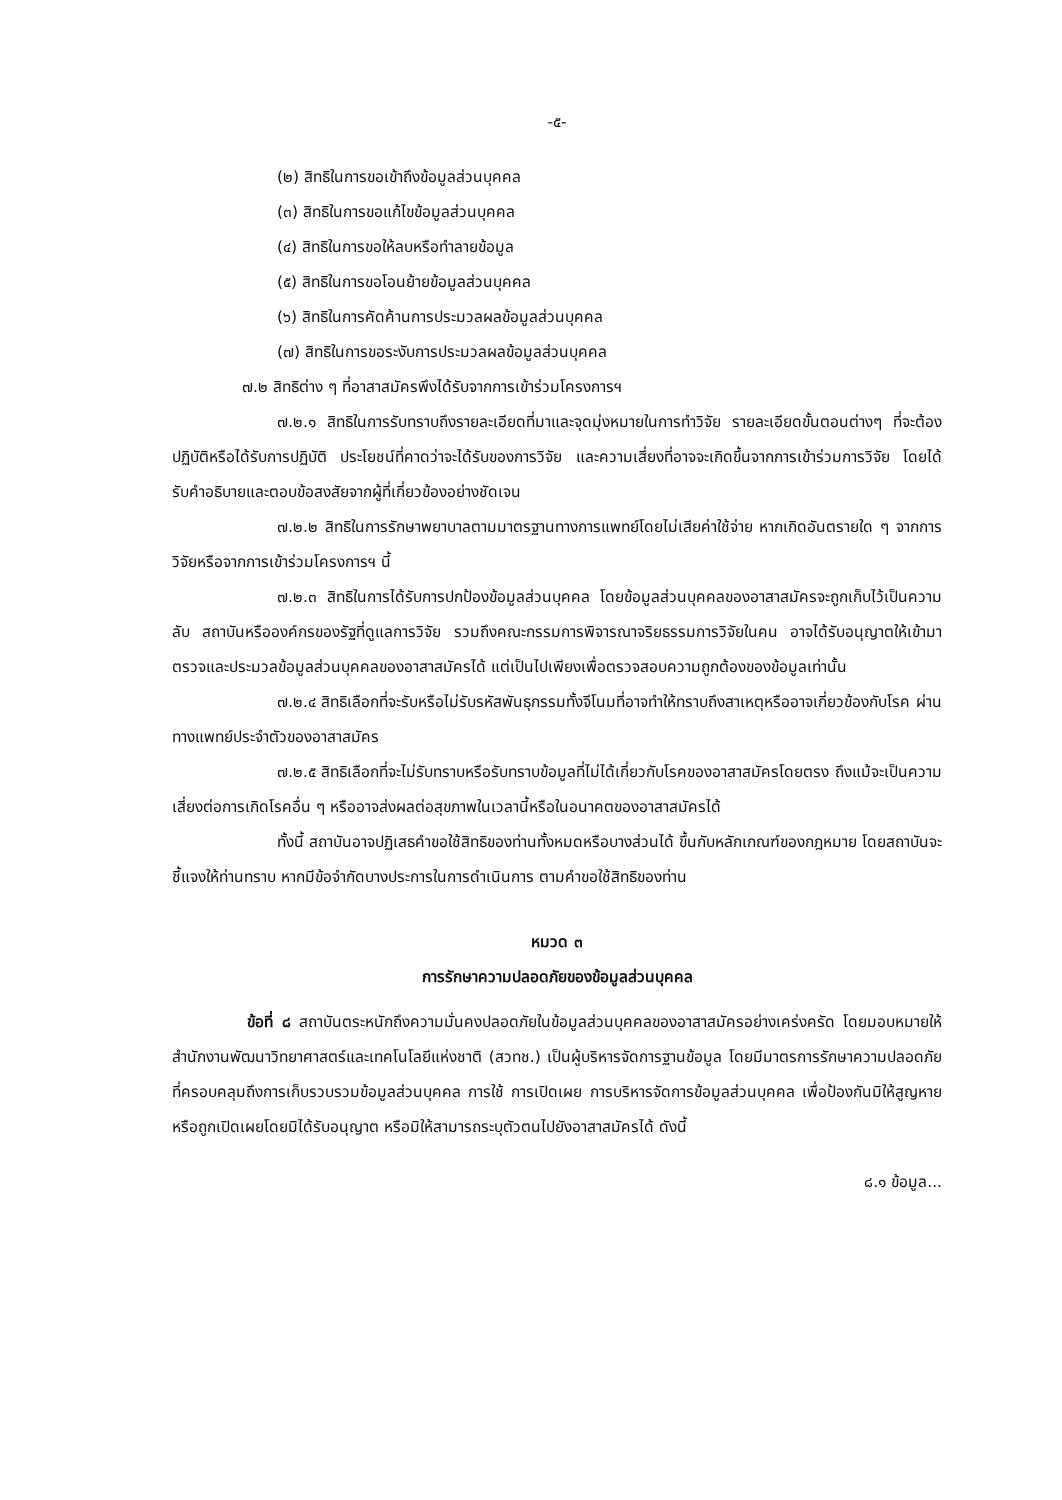-๕-
(๒) สิทธิในการขอเข้าถึงข้อมูลส่วนบุคคล
(๓) สิทธิในการขอแก้ไขข้อมูลส่วนบุคคล
(๔) สิทธิในการขอให้ลบหรือทำลายข้อมูล
(๕) สิทธิในการขอโอนย้ายข้อมูลส่วนบุคคล
(๖) สิทธิในการคัดค้านการประมวลผลข้อมูลส่วนบุคคล
(๗) สิทธิในการขอระงับการประมวลผลข้อมูลส่วนบุคคล
๗.๒ สิทธิต่าง ๆ ที่อาสาสมัครพึงได้รับจากการเข้าร่วมโครงการฯ
๗.๒.๑ สิทธิในการรับทราบถึงรายละเอียดที่มาและจุดมุ่งหมายในการทำวิจัย รายละเอียดขั้นตอนต่างๆ ที่จะต้องปฏิบัติหรือได้รับการปฏิบัติ ประโยชน์ที่คาดว่าจะได้รับของการวิจัย และความเสี่ยงที่อาจจะเกิดขึ้นจากการเข้าร่วมการวิจัย โดยได้รับคำอธิบายและตอบข้อสงสัยจากผู้ที่เกี่ยวข้องอย่างชัดเจน
๗.๒.๒ สิทธิในการรักษาพยาบาลตามมาตรฐานทางการแพทย์โดยไม่เสียค่าใช้จ่าย หากเกิดอันตรายใด ๆ จากการวิจัยหรือจากการเข้าร่วมโครงการฯ นี้
๗.๒.๓ สิทธิในการได้รับการปกป้องข้อมูลส่วนบุคคล โดยข้อมูลส่วนบุคคลของอาสาสมัครจะถูกเก็บไว้เป็นความลับ สถาบันหรือองค์กรของรัฐที่ดูแลการวิจัย รวมถึงคณะกรรมการพิจารณาจริยธรรมการวิจัยในคน อาจได้รับอนุญาตให้เข้ามาตรวจและประมวลข้อมูลส่วนบุคคลของอาสาสมัครได้ แต่เป็นไปเพียงเพื่อตรวจสอบความถูกต้องของข้อมูลเท่านั้น
๗.๒.๔ สิทธิเลือกที่จะรับหรือไม่รับรหัสพันธุกรรมทั้งจีโนมที่อาจทำให้ทราบถึงสาเหตุหรืออาจเกี่ยวข้องกับโรค ผ่านทางแพทย์ประจำตัวของอาสาสมัคร
๗.๒.๕ สิทธิเลือกที่จะไม่รับทราบหรือรับทราบข้อมูลที่ไม่ได้เกี่ยวกับโรคของอาสาสมัครโดยตรง ถึงแม้จะเป็นความเสี่ยงต่อการเกิดโรคอื่น ๆ หรืออาจส่งผลต่อสุขภาพในเวลานี้หรือในอนาคตของอาสาสมัครได้
ทั้งนี้ สถาบันอาจปฏิเสธคำขอใช้สิทธิของท่านทั้งหมดหรือบางส่วนได้ ขึ้นกับหลักเกณฑ์ของกฎหมาย โดยสถาบันจะชี้แจงให้ท่านทราบ หากมีข้อจำกัดบางประการในการดำเนินการ ตามคำขอใช้สิทธิของท่าน
หมวด ๓
การรักษาความปลอดภัยของข้อมูลส่วนบุคคล
ข้อที่ ๘ สถาบันตระหนักถึงความมั่นคงปลอดภัยในข้อมูลส่วนบุคคลของอาสาสมัครอย่างเคร่งครัด โดยมอบหมายให้สำนักงานพัฒนาวิทยาศาสตร์และเทคโนโลยีแห่งชาติ (สวทช.) เป็นผู้บริหารจัดการฐานข้อมูล โดยมีมาตรการรักษาความปลอดภัยที่ครอบคลุมถึงการเก็บรวบรวมข้อมูลส่วนบุคคล การใช้ การเปิดเผย การบริหารจัดการข้อมูลส่วนบุคคล เพื่อป้องกันมิให้สูญหายหรือถูกเปิดเผยโดยมิได้รับอนุญาต หรือมิให้สามารถระบุตัวตนไปยังอาสาสมัครได้ ดังนี้
๘.๑ ข้อมูล...